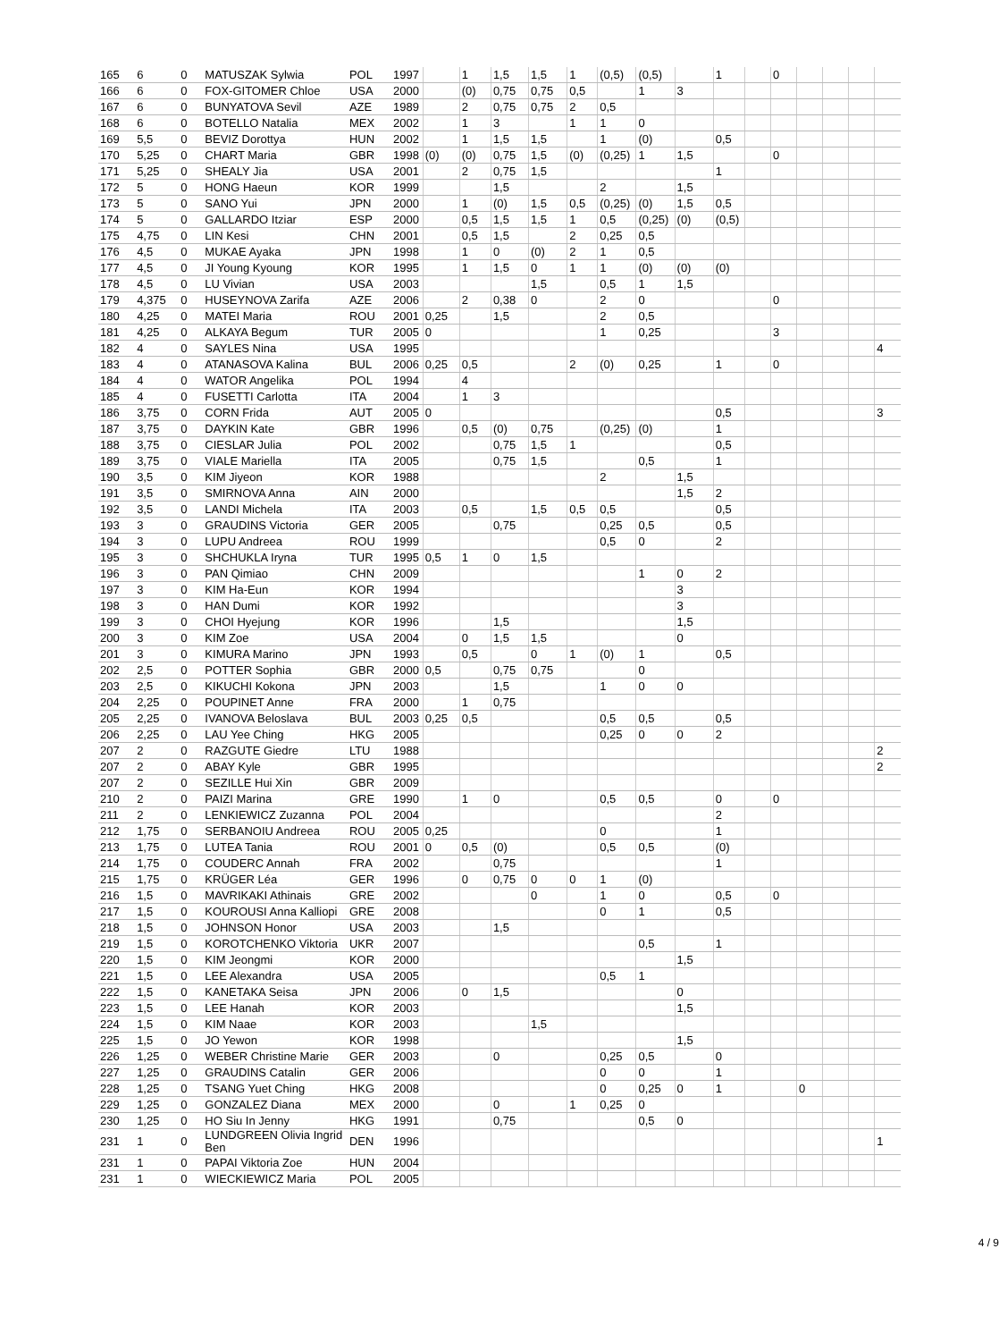| 165 | 6 | 0 | MATUSZAK Sylwia | POL | 1997 | | 1 | 1,5 | 1,5 | 1 | (0,5) | (0,5) | | 1 | | 0 | | | | |
| 166 | 6 | 0 | FOX-GITOMER Chloe | USA | 2000 | | (0) | 0,75 | 0,75 | 0,5 | | 1 | 3 | | | | | | | |
| 167 | 6 | 0 | BUNYATOVA Sevil | AZE | 1989 | | 2 | 0,75 | 0,75 | 2 | 0,5 | | | | | | | | | |
| 168 | 6 | 0 | BOTELLO Natalia | MEX | 2002 | | 1 | 3 | | 1 | 1 | 0 | | | | | | | | |
| 169 | 5,5 | 0 | BEVIZ Dorottya | HUN | 2002 | | 1 | 1,5 | 1,5 | | 1 | (0) | | 0,5 | | | | | | |
| 170 | 5,25 | 0 | CHART Maria | GBR | 1998 | (0) | (0) | 0,75 | 1,5 | (0) | (0,25) | 1 | 1,5 | | | 0 | | | | |
| 171 | 5,25 | 0 | SHEALY Jia | USA | 2001 | | 2 | 0,75 | 1,5 | | | | | 1 | | | | | | |
| 172 | 5 | 0 | HONG Haeun | KOR | 1999 | | | 1,5 | | | 2 | | 1,5 | | | | | | | |
| 173 | 5 | 0 | SANO Yui | JPN | 2000 | | 1 | (0) | 1,5 | 0,5 | (0,25) | (0) | 1,5 | 0,5 | | | | | | |
| 174 | 5 | 0 | GALLARDO Itziar | ESP | 2000 | | 0,5 | 1,5 | 1,5 | 1 | 0,5 | (0,25) | (0) | (0,5) | | | | | | |
| 175 | 4,75 | 0 | LIN Kesi | CHN | 2001 | | 0,5 | 1,5 | | 2 | 0,25 | 0,5 | | | | | | | | |
| 176 | 4,5 | 0 | MUKAE Ayaka | JPN | 1998 | | 1 | 0 | (0) | 2 | 1 | 0,5 | | | | | | | | |
| 177 | 4,5 | 0 | JI Young Kyoung | KOR | 1995 | | 1 | 1,5 | 0 | 1 | 1 | (0) | (0) | (0) | | | | | | |
| 178 | 4,5 | 0 | LU Vivian | USA | 2003 | | | | 1,5 | | 0,5 | 1 | 1,5 | | | | | | | |
| 179 | 4,375 | 0 | HUSEYNOVA Zarifa | AZE | 2006 | | 2 | 0,38 | 0 | | 2 | 0 | | | | 0 | | | | |
| 180 | 4,25 | 0 | MATEI Maria | ROU | 2001 | 0,25 | | 1,5 | | | 2 | 0,5 | | | | | | | | |
| 181 | 4,25 | 0 | ALKAYA Begum | TUR | 2005 | 0 | | | | | 1 | 0,25 | | | | 3 | | | | |
| 182 | 4 | 0 | SAYLES Nina | USA | 1995 | | | | | | | | | | | | | | | 4 |
| 183 | 4 | 0 | ATANASOVA Kalina | BUL | 2006 | 0,25 | 0,5 | | | 2 | (0) | 0,25 | | 1 | | 0 | | | | |
| 184 | 4 | 0 | WATOR Angelika | POL | 1994 | | 4 | | | | | | | | | | | | | |
| 185 | 4 | 0 | FUSETTI Carlotta | ITA | 2004 | | 1 | 3 | | | | | | | | | | | | |
| 186 | 3,75 | 0 | CORN Frida | AUT | 2005 | 0 | | | | | | | | 0,5 | | | | | | 3 |
| 187 | 3,75 | 0 | DAYKIN Kate | GBR | 1996 | | 0,5 | (0) | 0,75 | | (0,25) | (0) | | 1 | | | | | | |
| 188 | 3,75 | 0 | CIESLAR Julia | POL | 2002 | | | 0,75 | 1,5 | 1 | | | | 0,5 | | | | | | |
| 189 | 3,75 | 0 | VIALE Mariella | ITA | 2005 | | | 0,75 | 1,5 | | | 0,5 | | 1 | | | | | | |
| 190 | 3,5 | 0 | KIM Jiyeon | KOR | 1988 | | | | | | 2 | | 1,5 | | | | | | | |
| 191 | 3,5 | 0 | SMIRNOVA Anna | AIN | 2000 | | | | | | | | 1,5 | 2 | | | | | | |
| 192 | 3,5 | 0 | LANDI Michela | ITA | 2003 | | 0,5 | | 1,5 | 0,5 | 0,5 | | | 0,5 | | | | | | |
| 193 | 3 | 0 | GRAUDINS Victoria | GER | 2005 | | | 0,75 | | | 0,25 | 0,5 | | 0,5 | | | | | | |
| 194 | 3 | 0 | LUPU Andreea | ROU | 1999 | | | | | | 0,5 | 0 | | 2 | | | | | | |
| 195 | 3 | 0 | SHCHUKLA Iryna | TUR | 1995 | 0,5 | 1 | 0 | 1,5 | | | | | | | | | | | |
| 196 | 3 | 0 | PAN Qimiao | CHN | 2009 | | | | | | | 1 | 0 | 2 | | | | | | |
| 197 | 3 | 0 | KIM Ha-Eun | KOR | 1994 | | | | | | | | 3 | | | | | | | |
| 198 | 3 | 0 | HAN Dumi | KOR | 1992 | | | | | | | | 3 | | | | | | | |
| 199 | 3 | 0 | CHOI Hyejung | KOR | 1996 | | | 1,5 | | | | | 1,5 | | | | | | | |
| 200 | 3 | 0 | KIM Zoe | USA | 2004 | | 0 | 1,5 | 1,5 | | | | 0 | | | | | | | |
| 201 | 3 | 0 | KIMURA Marino | JPN | 1993 | | 0,5 | | 0 | 1 | (0) | 1 | | 0,5 | | | | | | |
| 202 | 2,5 | 0 | POTTER Sophia | GBR | 2000 | 0,5 | | 0,75 | 0,75 | | | 0 | | | | | | | | |
| 203 | 2,5 | 0 | KIKUCHI Kokona | JPN | 2003 | | | 1,5 | | | 1 | 0 | 0 | | | | | | | |
| 204 | 2,25 | 0 | POUPINET Anne | FRA | 2000 | | 1 | 0,75 | | | | | | | | | | | | |
| 205 | 2,25 | 0 | IVANOVA Beloslava | BUL | 2003 | 0,25 | 0,5 | | | | 0,5 | 0,5 | | 0,5 | | | | | | |
| 206 | 2,25 | 0 | LAU Yee Ching | HKG | 2005 | | | | | | 0,25 | 0 | 0 | 2 | | | | | | |
| 207 | 2 | 0 | RAZGUTE Giedre | LTU | 1988 | | | | | | | | | | | | | | | 2 |
| 207 | 2 | 0 | ABAY Kyle | GBR | 1995 | | | | | | | | | | | | | | | 2 |
| 207 | 2 | 0 | SEZILLE Hui Xin | GBR | 2009 | | | | | | | | | | | | | | | |
| 210 | 2 | 0 | PAIZI Marina | GRE | 1990 | | 1 | 0 | | | 0,5 | 0,5 | | 0 | | 0 | | | | |
| 211 | 2 | 0 | LENKIEWICZ Zuzanna | POL | 2004 | | | | | | | | | 2 | | | | | | |
| 212 | 1,75 | 0 | SERBANOIU Andreea | ROU | 2005 | 0,25 | | | | | 0 | | | 1 | | | | | | |
| 213 | 1,75 | 0 | LUTEA Tania | ROU | 2001 | 0 | 0,5 | (0) | | | 0,5 | 0,5 | | (0) | | | | | | |
| 214 | 1,75 | 0 | COUDERC Annah | FRA | 2002 | | | 0,75 | | | | | | 1 | | | | | | |
| 215 | 1,75 | 0 | KRÜGER Léa | GER | 1996 | | 0 | 0,75 | 0 | 0 | 1 | (0) | | | | | | | | |
| 216 | 1,5 | 0 | MAVRIKAKI Athinais | GRE | 2002 | | | | 0 | | 1 | 0 | | 0,5 | | 0 | | | | |
| 217 | 1,5 | 0 | KOUROUSI Anna Kalliopi | GRE | 2008 | | | | | | 0 | 1 | | 0,5 | | | | | | |
| 218 | 1,5 | 0 | JOHNSON Honor | USA | 2003 | | | 1,5 | | | | | | | | | | | | |
| 219 | 1,5 | 0 | KOROTCHENKO Viktoria | UKR | 2007 | | | | | | | 0,5 | | 1 | | | | | | |
| 220 | 1,5 | 0 | KIM Jeongmi | KOR | 2000 | | | | | | | | 1,5 | | | | | | | |
| 221 | 1,5 | 0 | LEE Alexandra | USA | 2005 | | | | | | 0,5 | 1 | | | | | | | | |
| 222 | 1,5 | 0 | KANETAKA Seisa | JPN | 2006 | | 0 | 1,5 | | | | | 0 | | | | | | | |
| 223 | 1,5 | 0 | LEE Hanah | KOR | 2003 | | | | | | | | 1,5 | | | | | | | |
| 224 | 1,5 | 0 | KIM Naae | KOR | 2003 | | | | 1,5 | | | | | | | | | | | |
| 225 | 1,5 | 0 | JO Yewon | KOR | 1998 | | | | | | | | 1,5 | | | | | | | |
| 226 | 1,25 | 0 | WEBER Christine Marie | GER | 2003 | | | 0 | | | 0,25 | 0,5 | | 0 | | | | | | |
| 227 | 1,25 | 0 | GRAUDINS Catalin | GER | 2006 | | | | | | 0 | 0 | | 1 | | | | | | |
| 228 | 1,25 | 0 | TSANG Yuet Ching | HKG | 2008 | | | | | | 0 | 0,25 | 0 | 1 | | | 0 | | | |
| 229 | 1,25 | 0 | GONZALEZ Diana | MEX | 2000 | | | 0 | | 1 | 0,25 | 0 | | | | | | | | |
| 230 | 1,25 | 0 | HO Siu In Jenny | HKG | 1991 | | | 0,75 | | | | 0,5 | 0 | | | | | | | |
| 231 | 1 | 0 | LUNDGREEN Olivia Ingrid Ben | DEN | 1996 | | | | | | | | | | | | | | | 1 |
| 231 | 1 | 0 | PAPAI Viktoria Zoe | HUN | 2004 | | | | | | | | | | | | | | | |
| 231 | 1 | 0 | WIECKIEWICZ Maria | POL | 2005 | | | | | | | | | | | | | | | |
4 / 9